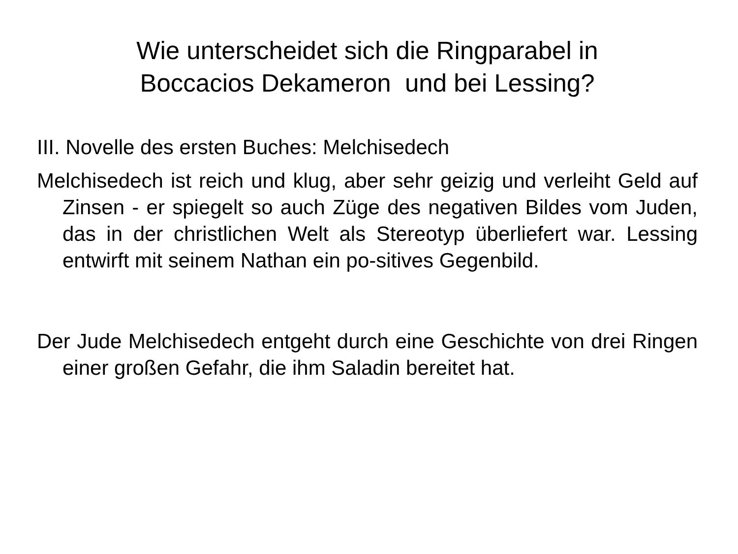Wie unterscheidet sich die Ringparabel in
Boccacios Dekameron und bei Lessing?
III. Novelle des ersten Buches: Melchisedech
Melchisedech ist reich und klug, aber sehr geizig und verleiht Geld auf Zinsen - er spiegelt so auch Züge des negativen Bildes vom Juden, das in der christlichen Welt als Stereotyp überliefert war. Lessing entwirft mit seinem Nathan ein po-sitives Gegenbild.
Der Jude Melchisedech entgeht durch eine Geschichte von drei Ringen einer großen Gefahr, die ihm Saladin bereitet hat.